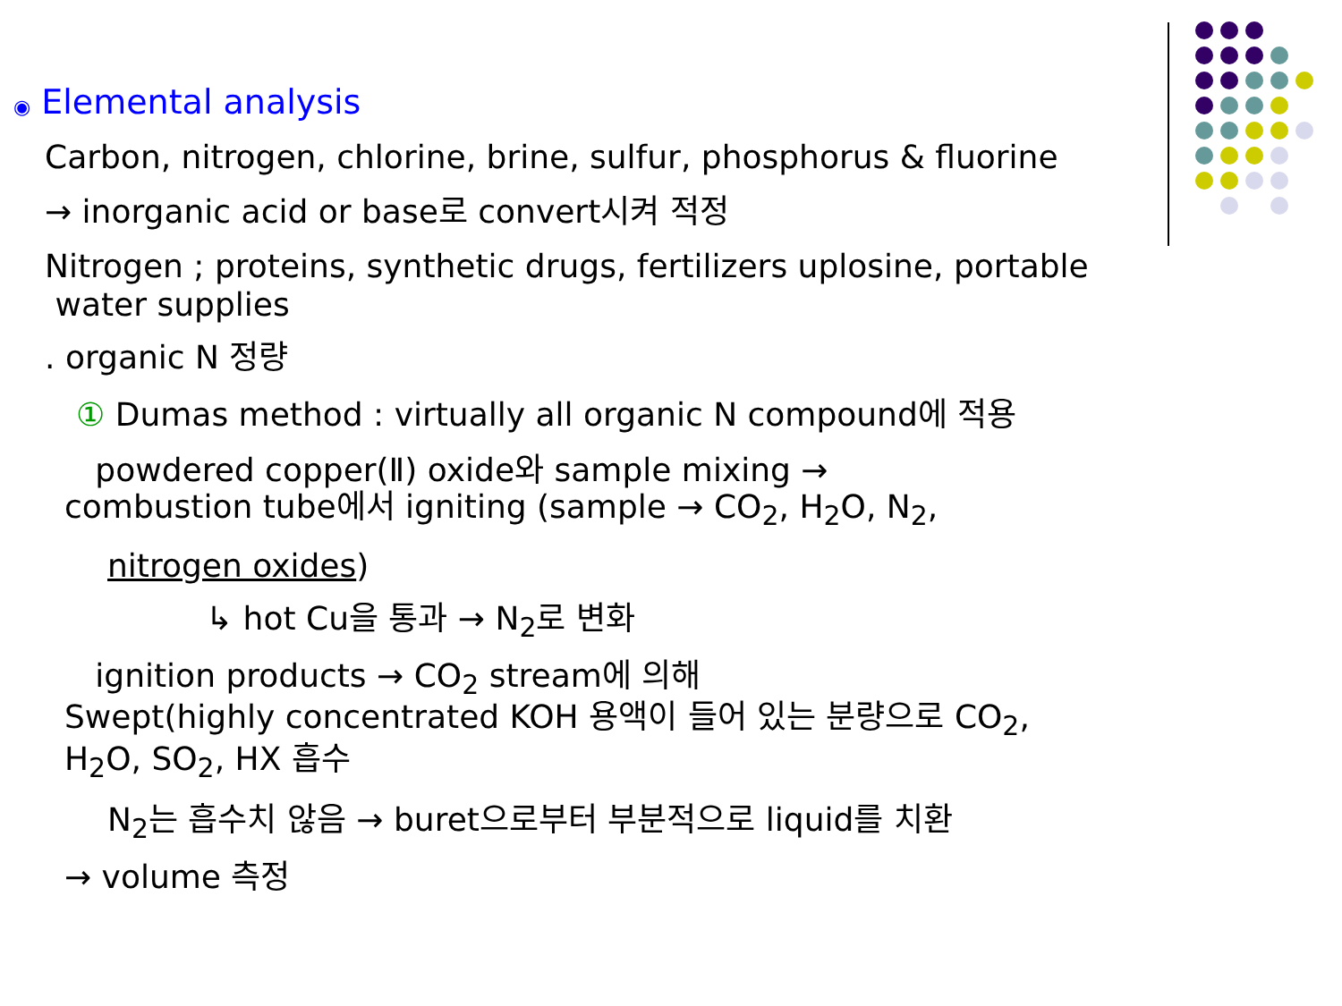◉ Elemental analysis
Carbon, nitrogen, chlorine, brine, sulfur, phosphorus & fluorine
→ inorganic acid or base로 convert시켜 적정
Nitrogen ; proteins, synthetic drugs, fertilizers uplosine, portable
water supplies
. organic N 정량
① Dumas method : virtually all organic N compound에 적용
powdered copper(Ⅱ) oxide와 sample mixing →
combustion tube에서 igniting (sample → CO<sub>2</sub>, H<sub>2</sub>O, N<sub>2</sub>,
nitrogen oxides)
↳ hot Cu을 통과 → N<sub>2</sub>로 변화
ignition products → CO<sub>2</sub> stream에 의해
Swept(highly concentrated KOH 용액이 들어 있는 분량으로 CO<sub>2</sub>,
H<sub>2</sub>O, SO<sub>2</sub>, HX 흡수
N<sub>2</sub>는 흡수치 않음 → buret으로부터 부분적으로 liquid를 치환
→ volume 측정